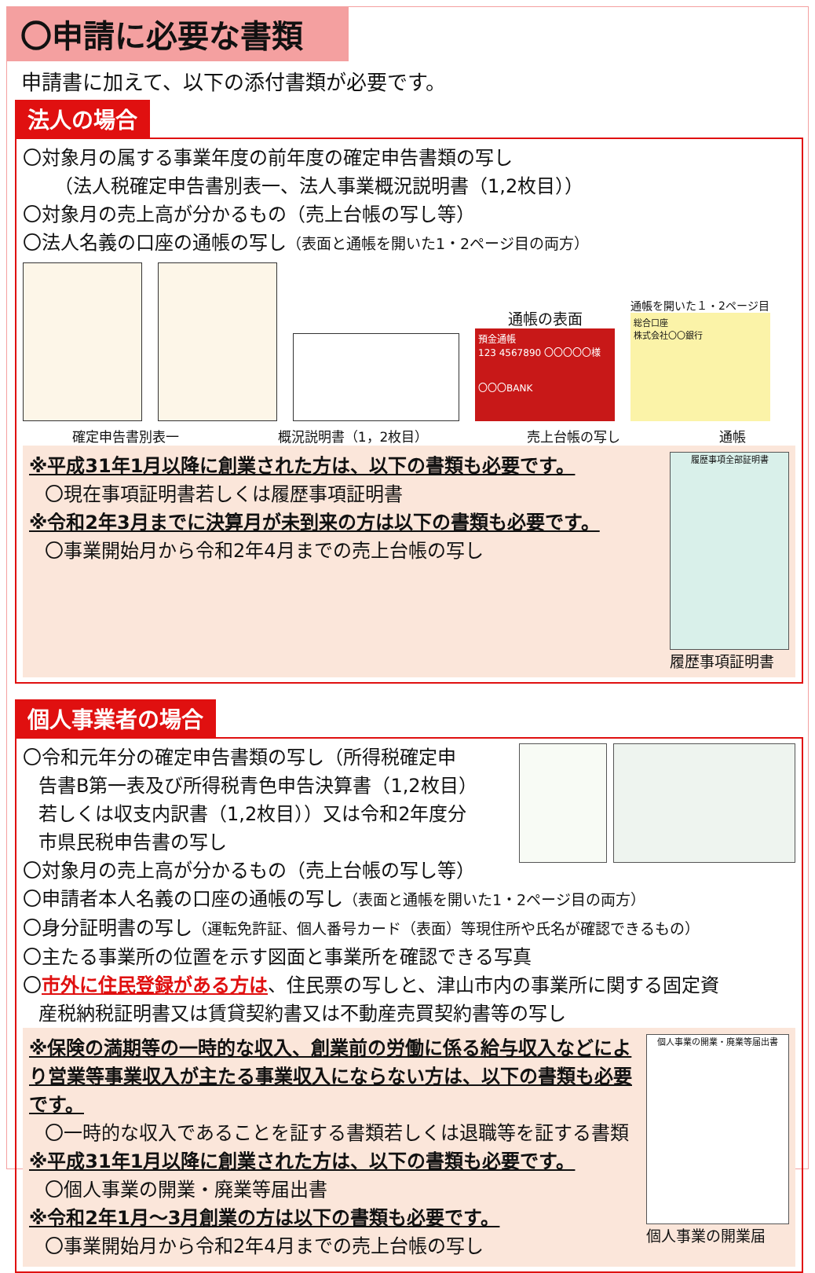〇申請に必要な書類
申請書に加えて、以下の添付書類が必要です。
法人の場合
〇対象月の属する事業年度の前年度の確定申告書類の写し
（法人税確定申告書別表一、法人事業概況説明書（1,2枚目））
〇対象月の売上高が分かるもの（売上台帳の写し等）
〇法人名義の口座の通帳の写し（表面と通帳を開いた1・2ページ目の両方）
通帳の表面
預金通帳
123 4567890 〇〇〇〇〇様
〇〇〇BANK
通帳を開いた１・2ページ目
総合口座
株式会社〇〇銀行
確定申告書別表一 概況説明書（1，2枚目） 売上台帳の写し 通帳
※平成31年1月以降に創業された方は、以下の書類も必要です。
〇現在事項証明書若しくは履歴事項証明書
※令和2年3月までに決算月が未到来の方は以下の書類も必要です。
〇事業開始月から令和2年4月までの売上台帳の写し
履歴事項全部証明書
履歴事項証明書
個人事業者の場合
〇令和元年分の確定申告書類の写し（所得税確定申
告書B第一表及び所得税青色申告決算書（1,2枚目）
若しくは収支内訳書（1,2枚目））又は令和2年度分
市県民税申告書の写し
〇対象月の売上高が分かるもの（売上台帳の写し等）
〇申請者本人名義の口座の通帳の写し（表面と通帳を開いた1・2ページ目の両方）
〇身分証明書の写し（運転免許証、個人番号カード（表面）等現住所や氏名が確認できるもの）
〇主たる事業所の位置を示す図面と事業所を確認できる写真
〇市外に住民登録がある方は、住民票の写しと、津山市内の事業所に関する固定資
産税納税証明書又は賃貸契約書又は不動産売買契約書等の写し
※保険の満期等の一時的な収入、創業前の労働に係る給与収入などにより営業等事業収入が主たる事業収入にならない方は、以下の書類も必要です。
〇一時的な収入であることを証する書類若しくは退職等を証する書類
※平成31年1月以降に創業された方は、以下の書類も必要です。
〇個人事業の開業・廃業等届出書
※令和2年1月～3月創業の方は以下の書類も必要です。
〇事業開始月から令和2年4月までの売上台帳の写し
個人事業の開業・廃業等届出書
個人事業の開業届